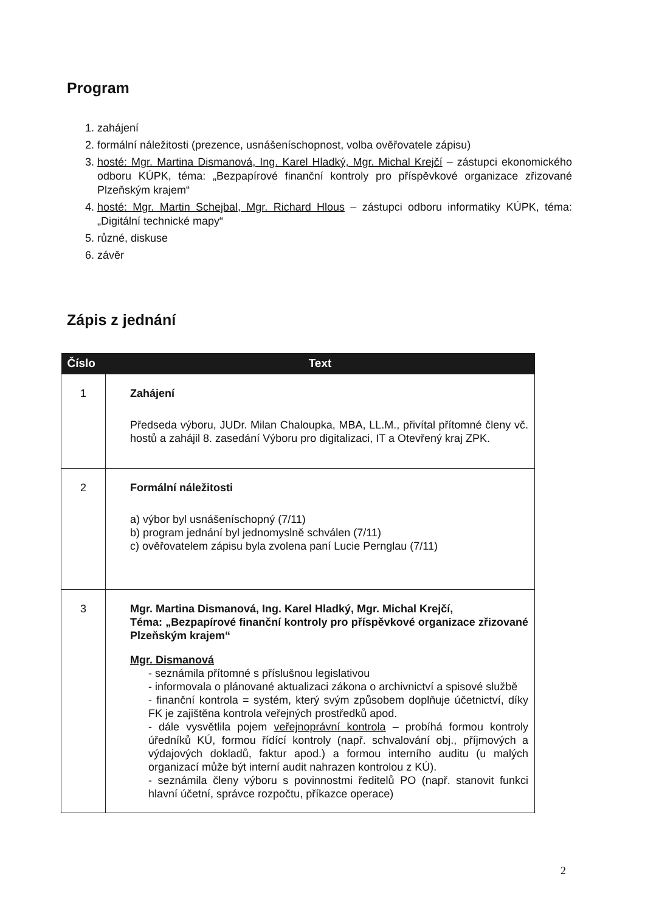Program
1. zahájení
2. formální náležitosti (prezence, usnášeníschopnost, volba ověřovatele zápisu)
3. hosté: Mgr. Martina Dismanová, Ing. Karel Hladký, Mgr. Michal Krejčí – zástupci ekonomického odboru KÚPK, téma: „Bezpapírové finanční kontroly pro příspěvkové organizace zřizované Plzeňským krajem“
4. hosté: Mgr. Martin Schejbal, Mgr. Richard Hlous – zástupci odboru informatiky KÚPK, téma: „Digitální technické mapy“
5. různé, diskuse
6. závěr
Zápis z jednání
| Číslo | Text |
| --- | --- |
| 1 | Zahájení Předseda výboru, JUDr. Milan Chaloupka, MBA, LL.M., přivítal přítomné členy vč. hostů a zahájil 8. zasedání Výboru pro digitalizaci, IT a Otevřený kraj ZPK. |
| 2 | Formální náležitosti a) výbor byl usnášeníschopný (7/11) b) program jednání byl jednomyslně schválen (7/11) c) ověřovatelem zápisu byla zvolena paní Lucie Pernglau (7/11) |
| 3 | Mgr. Martina Dismanová, Ing. Karel Hladký, Mgr. Michal Krejčí, Téma: „Bezpapírové finanční kontroly pro příspěvkové organizace zřizované Plzeňským krajem“ Mgr. Dismanová - seznámila přítomné s příslušnou legislativou - informovala o plánované aktualizaci zákona o archivnictví a spisové službě - finanční kontrola = systém, který svým způsobem doplňuje účetnictví, díky FK je zajištěna kontrola veřejných prostředků apod. - dále vysvětlila pojem veřejnoprávní kontrola – probíhá formou kontroly úředníků KÚ, formou řídící kontroly (např. schvalování obj., příjmových a výdajových dokladů, faktur apod.) a formou interního auditu (u malých organizací může být interní audit nahrazen kontrolou z KÚ). - seznámila členy výboru s povinnostmi ředitelů PO (např. stanovit funkci hlavní účetní, správce rozpočtu, příkazce operace) |
2